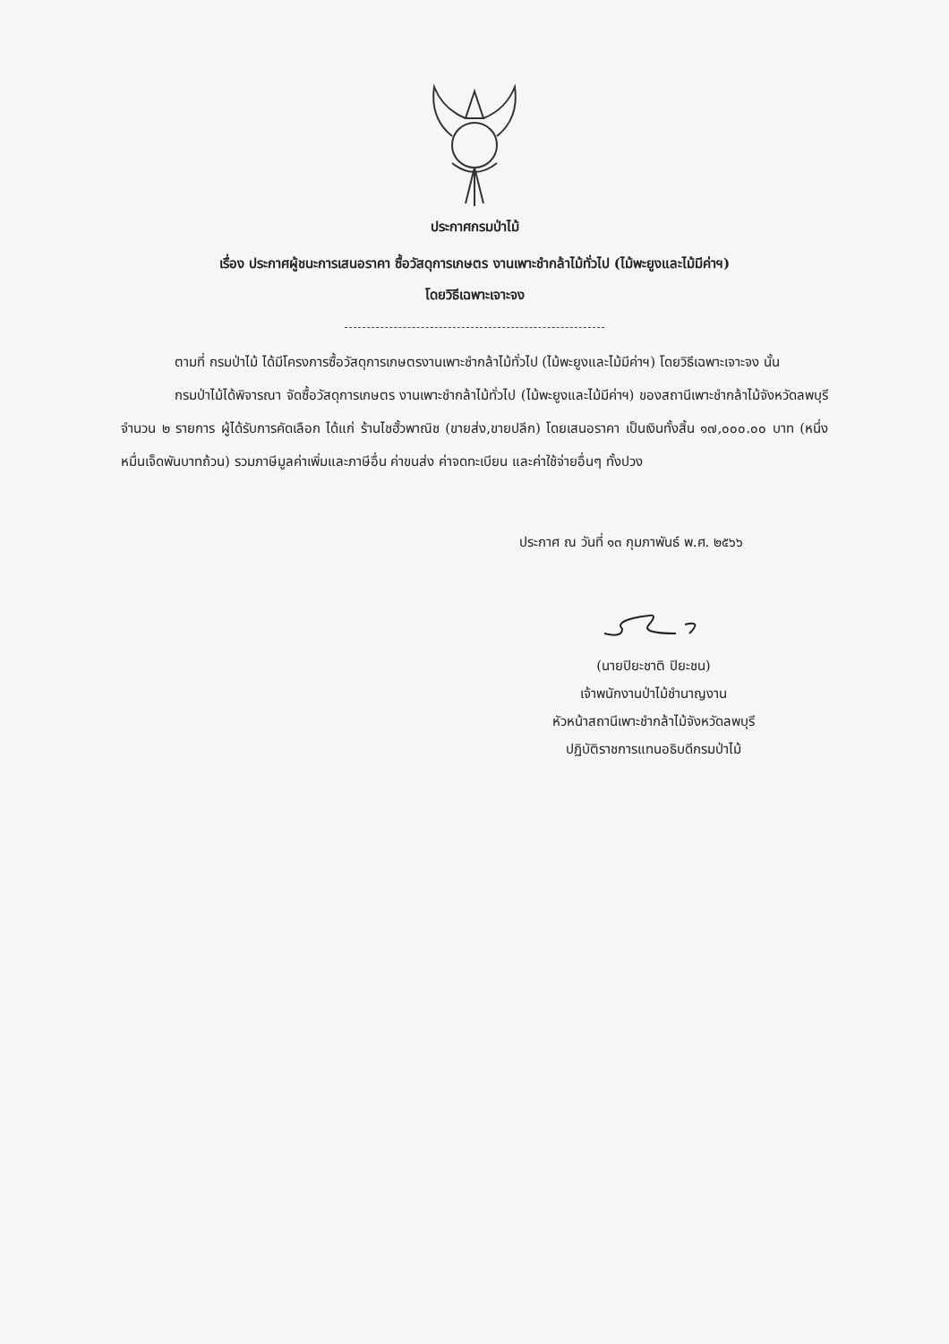ประกาศกรมป่าไม้
เรื่อง ประกาศผู้ชนะการเสนอราคา ซื้อวัสดุการเกษตร งานเพาะชำกล้าไม้ทั่วไป (ไม้พะยูงและไม้มีค่าฯ)
โดยวิธีเฉพาะเจาะจง
ตามที่ กรมป่าไม้ ได้มีโครงการซื้อวัสดุการเกษตรงานเพาะชำกล้าไม้ทั่วไป (ไม้พะยูงและไม้มีค่าฯ) โดยวิธีเฉพาะเจาะจง นั้น
กรมป่าไม้ได้พิจารณา จัดซื้อวัสดุการเกษตร งานเพาะชำกล้าไม้ทั่วไป (ไม้พะยูงและไม้มีค่าฯ) ของสถานีเพาะชำกล้าไม้จังหวัดลพบุรี จำนวน ๒ รายการ ผู้ได้รับการคัดเลือก ได้แก่ ร้านไชฮั้วพาณิช (ขายส่ง,ขายปลีก) โดยเสนอราคา เป็นเงินทั้งสิ้น ๑๗,๐๐๐.๐๐ บาท (หนึ่งหมื่นเจ็ดพันบาทถ้วน) รวมภาษีมูลค่าเพิ่มและภาษีอื่น ค่าขนส่ง ค่าจดทะเบียน และค่าใช้จ่ายอื่นๆ ทั้งปวง
ประกาศ ณ วันที่ ๑๓ กุมภาพันธ์ พ.ศ. ๒๕๖๖
(นายปิยะชาติ ปิยะชน)
เจ้าพนักงานป่าไม้ชำนาญงาน
หัวหน้าสถานีเพาะชำกล้าไม้จังหวัดลพบุรี
ปฏิบัติราชการแทนอธิบดีกรมป่าไม้